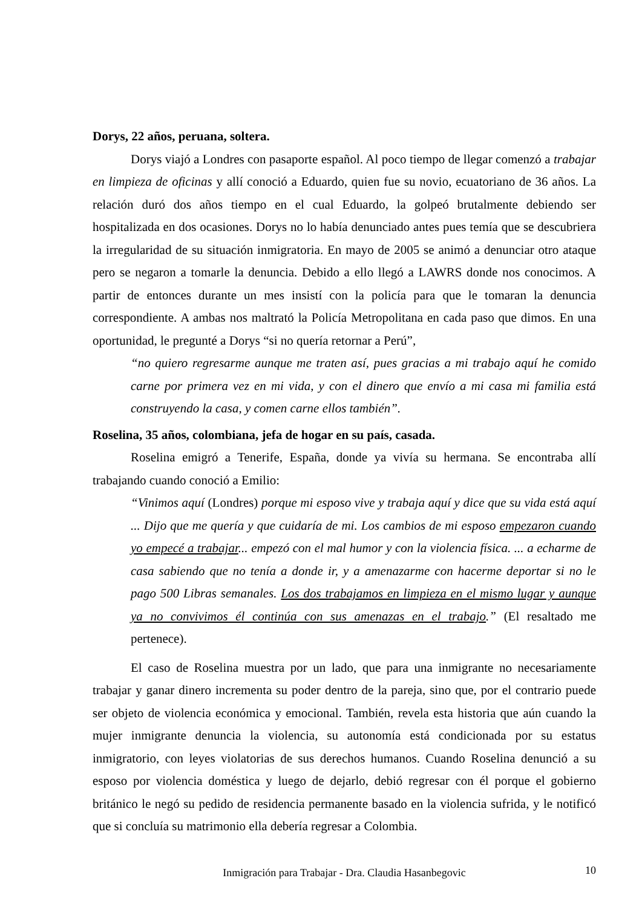Dorys, 22 años, peruana, soltera.
Dorys viajó a Londres con pasaporte español. Al poco tiempo de llegar comenzó a trabajar en limpieza de oficinas y allí conoció a Eduardo, quien fue su novio, ecuatoriano de 36 años. La relación duró dos años tiempo en el cual Eduardo, la golpeó brutalmente debiendo ser hospitalizada en dos ocasiones. Dorys no lo había denunciado antes pues temía que se descubriera la irregularidad de su situación inmigratoria. En mayo de 2005 se animó a denunciar otro ataque pero se negaron a tomarle la denuncia. Debido a ello llegó a LAWRS donde nos conocimos. A partir de entonces durante un mes insistí con la policía para que le tomaran la denuncia correspondiente. A ambas nos maltrató la Policía Metropolitana en cada paso que dimos. En una oportunidad, le pregunté a Dorys “si no quería retornar a Perú”,
“no quiero regresarme aunque me traten así, pues gracias a mi trabajo aquí he comido carne por primera vez en mi vida, y con el dinero que envío a mi casa mi familia está construyendo la casa, y comen carne ellos también”.
Roselina, 35 años, colombiana, jefa de hogar en su país, casada.
Roselina emigró a Tenerife, España, donde ya vivía su hermana. Se encontraba allí trabajando cuando conoció a Emilio:
“Vinimos aquí (Londres) porque mi esposo vive y trabaja aquí y dice que su vida está aquí ... Dijo que me quería y que cuidaría de mi. Los cambios de mi esposo empezaron cuando yo empecé a trabajar... empezó con el mal humor y con la violencia física. ... a echarme de casa sabiendo que no tenía a donde ir, y a amenazarme con hacerme deportar si no le pago 500 Libras semanales. Los dos trabajamos en limpieza en el mismo lugar y aunque ya no convivimos él continúa con sus amenazas en el trabajo.” (El resaltado me pertenece).
El caso de Roselina muestra por un lado, que para una inmigrante no necesariamente trabajar y ganar dinero incrementa su poder dentro de la pareja, sino que, por el contrario puede ser objeto de violencia económica y emocional. También, revela esta historia que aún cuando la mujer inmigrante denuncia la violencia, su autonomía está condicionada por su estatus inmigratorio, con leyes violatorias de sus derechos humanos. Cuando Roselina denunció a su esposo por violencia doméstica y luego de dejarlo, debió regresar con él porque el gobierno británico le negó su pedido de residencia permanente basado en la violencia sufrida, y le notificó que si concluía su matrimonio ella debería regresar a Colombia.
Inmigración para Trabajar - Dra. Claudia Hasanbegovic 10